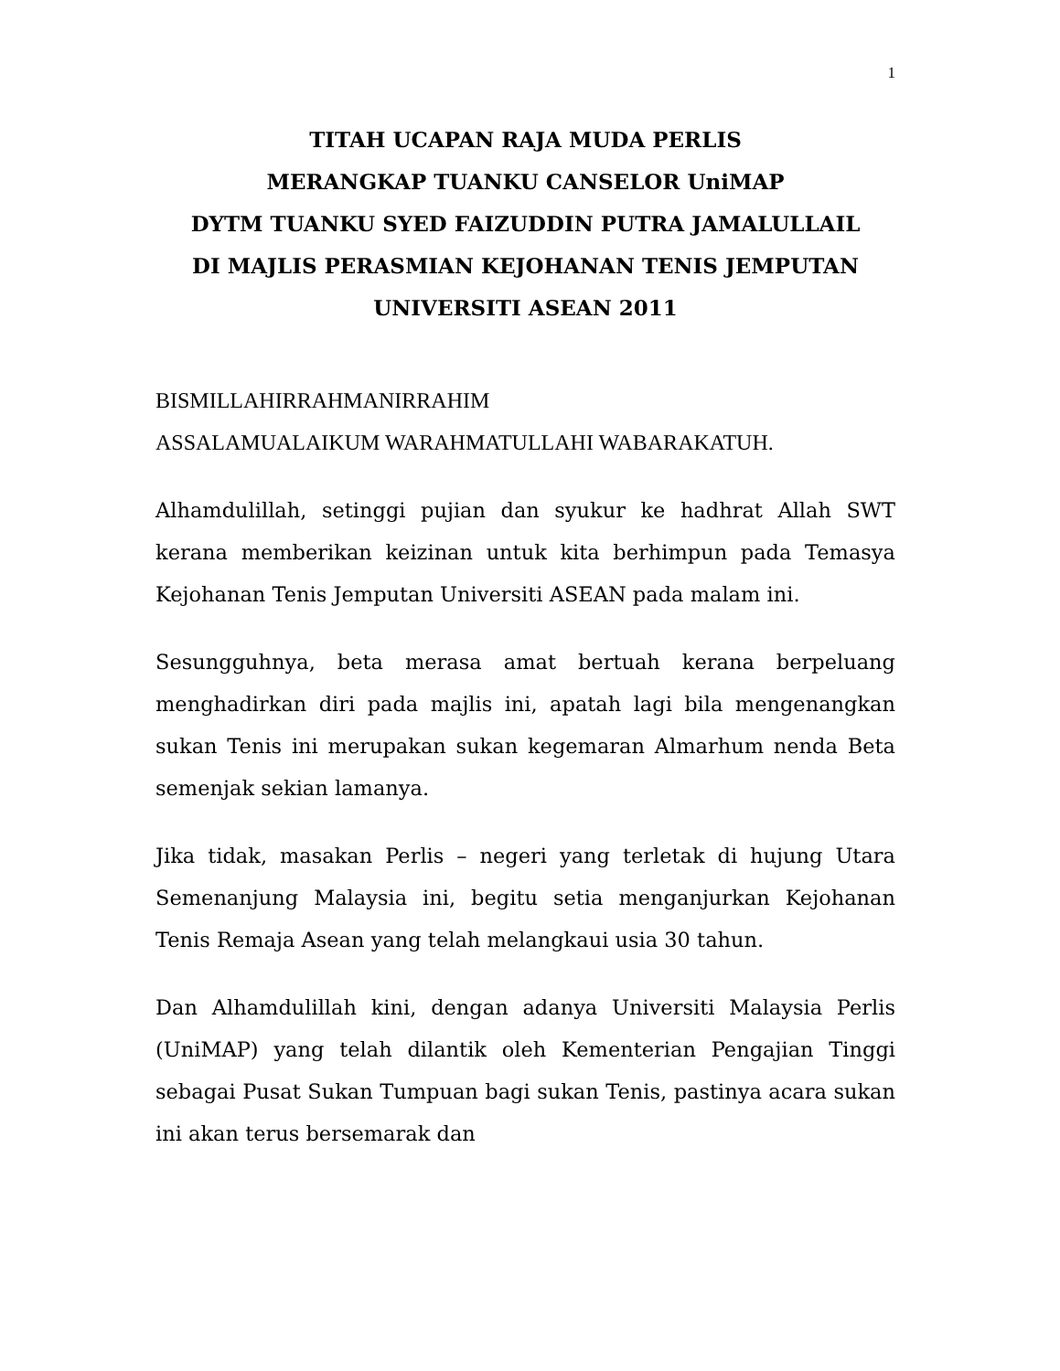1
TITAH UCAPAN RAJA MUDA PERLIS
MERANGKAP TUANKU CANSELOR UniMAP
DYTM TUANKU SYED FAIZUDDIN PUTRA JAMALULLAIL
DI MAJLIS PERASMIAN KEJOHANAN TENIS JEMPUTAN
UNIVERSITI ASEAN 2011
BISMILLAHIRRAHMANIRRAHIM
ASSALAMUALAIKUM WARAHMATULLAHI WABARAKATUH.
Alhamdulillah, setinggi pujian dan syukur ke hadhrat Allah SWT kerana memberikan keizinan untuk kita berhimpun pada Temasya Kejohanan Tenis Jemputan Universiti ASEAN pada malam ini.
Sesungguhnya, beta merasa amat bertuah kerana berpeluang menghadirkan diri pada majlis ini, apatah lagi bila mengenangkan sukan Tenis ini merupakan sukan kegemaran Almarhum nenda Beta semenjak sekian lamanya.
Jika tidak, masakan Perlis – negeri yang terletak di hujung Utara Semenanjung Malaysia ini, begitu setia menganjurkan Kejohanan Tenis Remaja Asean yang telah melangkaui usia 30 tahun.
Dan Alhamdulillah kini, dengan adanya Universiti Malaysia Perlis (UniMAP) yang telah dilantik oleh Kementerian Pengajian Tinggi sebagai Pusat Sukan Tumpuan bagi sukan Tenis, pastinya acara sukan ini akan terus bersemarak dan